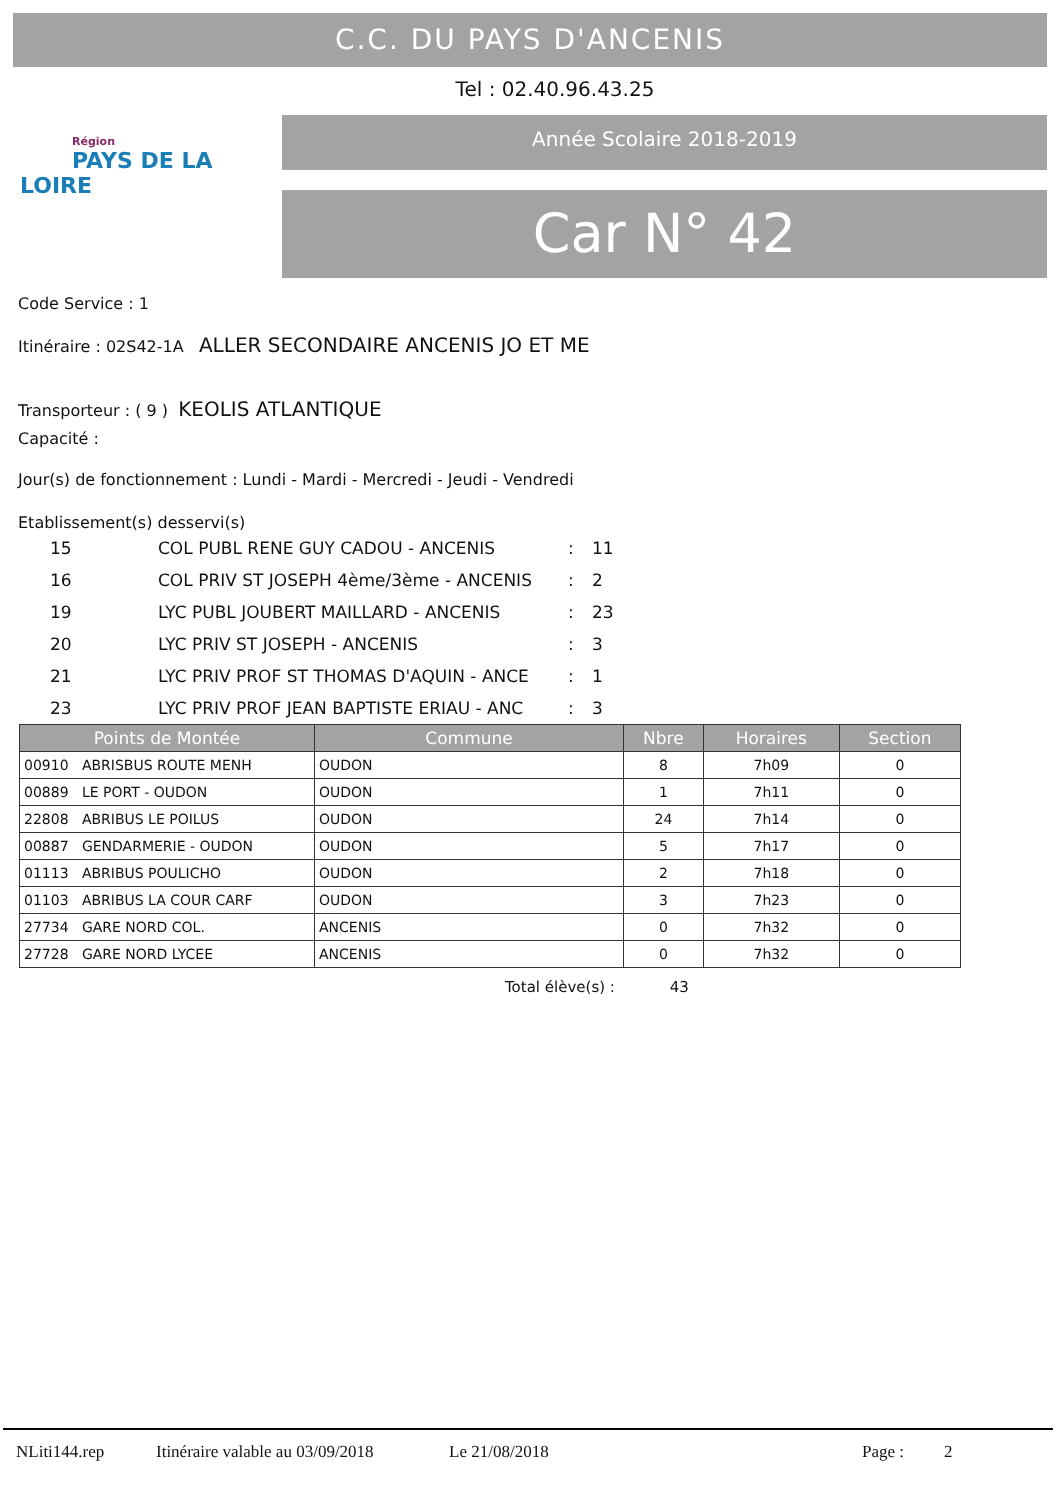C.C. DU PAYS D'ANCENIS
Tel : 02.40.96.43.25
Région
PAYS DE LA LOIRE
Année Scolaire 2018-2019
Car N° 42
Code Service : 1
Itinéraire : 02S42-1A ALLER SECONDAIRE ANCENIS JO ET ME
Transporteur : ( 9 ) KEOLIS ATLANTIQUE
Capacité :
Jour(s) de fonctionnement : Lundi - Mardi - Mercredi - Jeudi - Vendredi
Etablissement(s) desservi(s)
| 15 | COL PUBL RENE GUY CADOU - ANCENIS | : | 11 |
| 16 | COL PRIV ST JOSEPH 4ème/3ème - ANCENIS | : | 2 |
| 19 | LYC PUBL JOUBERT MAILLARD - ANCENIS | : | 23 |
| 20 | LYC PRIV ST JOSEPH - ANCENIS | : | 3 |
| 21 | LYC PRIV PROF ST THOMAS D'AQUIN - ANCE | : | 1 |
| 23 | LYC PRIV PROF JEAN BAPTISTE ERIAU - ANC | : | 3 |
| Points de Montée | Commune | Nbre | Horaires | Section |
| --- | --- | --- | --- | --- |
| 00910 ABRISBUS ROUTE MENH | OUDON | 8 | 7h09 | 0 |
| 00889 LE PORT - OUDON | OUDON | 1 | 7h11 | 0 |
| 22808 ABRIBUS LE POILUS | OUDON | 24 | 7h14 | 0 |
| 00887 GENDARMERIE - OUDON | OUDON | 5 | 7h17 | 0 |
| 01113 ABRIBUS POULICHO | OUDON | 2 | 7h18 | 0 |
| 01103 ABRIBUS LA COUR CARF | OUDON | 3 | 7h23 | 0 |
| 27734 GARE NORD COL. | ANCENIS | 0 | 7h32 | 0 |
| 27728 GARE NORD LYCEE | ANCENIS | 0 | 7h32 | 0 |
Total élève(s) : 43
NLiti144.rep Itinéraire valable au 03/09/2018 Le 21/08/2018 Page : 2